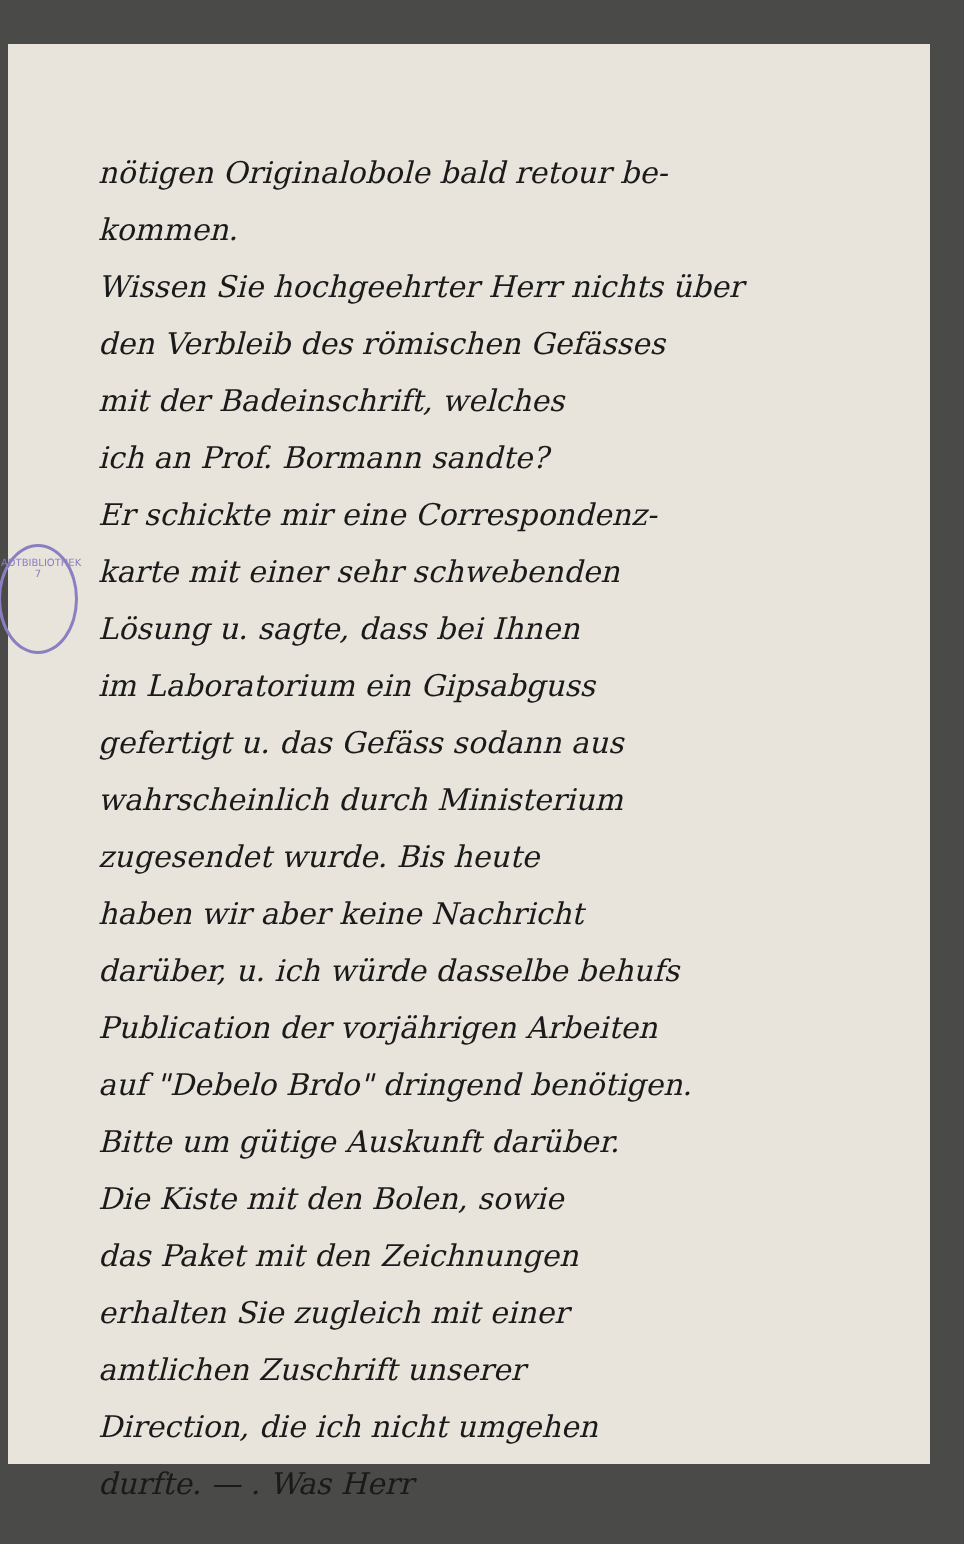ADTBIBLIOTHEK 7
nötigen Originalobole bald retour be-
kommen.
Wissen Sie hochgeehrter Herr nichts über
den Verbleib des römischen Gefässes
mit der Badeinschrift, welches
ich an Prof. Bormann sandte?
Er schickte mir eine Correspondenz-
karte mit einer sehr schwebenden
Lösung u. sagte, dass bei Ihnen
im Laboratorium ein Gipsabguss
gefertigt u. das Gefäss sodann aus
wahrscheinlich durch Ministerium
zugesendet wurde. Bis heute
haben wir aber keine Nachricht
darüber, u. ich würde dasselbe behufs
Publication der vorjährigen Arbeiten
auf "Debelo Brdo" dringend benötigen.
Bitte um gütige Auskunft darüber.
Die Kiste mit den Bolen, sowie
das Paket mit den Zeichnungen
erhalten Sie zugleich mit einer
amtlichen Zuschrift unserer
Direction, die ich nicht umgehen
durfte. — . Was Herr